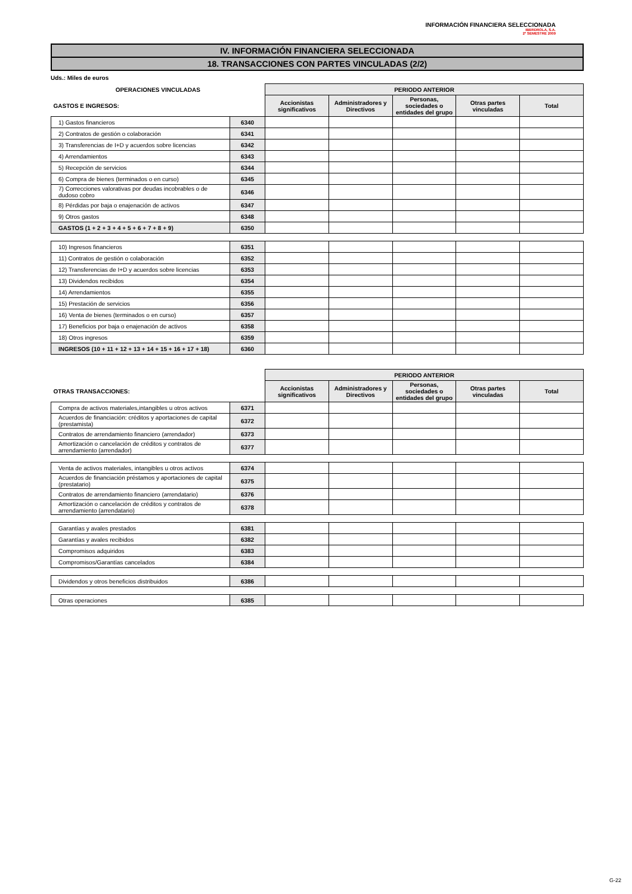INFORMACIÓN FINANCIERA SELECCIONADA
IBERDROLA, S.A.
2º SEMESTRE 2009
IV. INFORMACIÓN FINANCIERA SELECCIONADA
18. TRANSACCIONES CON PARTES VINCULADAS (2/2)
Uds.: Miles de euros
| OPERACIONES VINCULADAS | | PERIODO ANTERIOR | | | | |
| GASTOS E INGRESOS: | | Accionistas significativos | Administradores y Directivos | Personas, sociedades o entidades del grupo | Otras partes vinculadas | Total |
| 1) Gastos financieros | 6340 | | | | | |
| 2) Contratos de gestión o colaboración | 6341 | | | | | |
| 3) Transferencias de I+D y acuerdos sobre licencias | 6342 | | | | | |
| 4) Arrendamientos | 6343 | | | | | |
| 5) Recepción de servicios | 6344 | | | | | |
| 6) Compra de bienes (terminados o en curso) | 6345 | | | | | |
| 7) Correcciones valorativas por deudas incobrables o de dudoso cobro | 6346 | | | | | |
| 8) Pérdidas por baja o enajenación de activos | 6347 | | | | | |
| 9) Otros gastos | 6348 | | | | | |
| GASTOS (1 + 2 + 3 + 4 + 5 + 6 + 7 + 8 + 9) | 6350 | | | | | |
| 10) Ingresos financieros | 6351 | | | | | |
| 11) Contratos de gestión o colaboración | 6352 | | | | | |
| 12) Transferencias de I+D y acuerdos sobre licencias | 6353 | | | | | |
| 13) Dividendos recibidos | 6354 | | | | | |
| 14) Arrendamientos | 6355 | | | | | |
| 15) Prestación de servicios | 6356 | | | | | |
| 16) Venta de bienes (terminados o en curso) | 6357 | | | | | |
| 17) Beneficios por baja o enajenación de activos | 6358 | | | | | |
| 18) Otros ingresos | 6359 | | | | | |
| INGRESOS (10 + 11 + 12 + 13 + 14 + 15 + 16 + 17 + 18) | 6360 | | | | | |
| | | PERIODO ANTERIOR | | | | |
| OTRAS TRANSACCIONES: | | Accionistas significativos | Administradores y Directivos | Personas, sociedades o entidades del grupo | Otras partes vinculadas | Total |
| Compra de activos materiales,intangibles u otros activos | 6371 | | | | | |
| Acuerdos de financiación: créditos y aportaciones de capital (prestamista) | 6372 | | | | | |
| Contratos de arrendamiento financiero (arrendador) | 6373 | | | | | |
| Amortización o cancelación de créditos y contratos de arrendamiento (arrendador) | 6377 | | | | | |
| Venta de activos materiales, intangibles u otros activos | 6374 | | | | | |
| Acuerdos de financiación préstamos y aportaciones de capital (prestatario) | 6375 | | | | | |
| Contratos de arrendamiento financiero (arrendatario) | 6376 | | | | | |
| Amortización o cancelación de créditos y contratos de arrendamiento (arrendatario) | 6378 | | | | | |
| Garantías y avales prestados | 6381 | | | | | |
| Garantías y avales recibidos | 6382 | | | | | |
| Compromisos adquiridos | 6383 | | | | | |
| Compromisos/Garantías cancelados | 6384 | | | | | |
| Dividendos y otros beneficios distribuidos | 6386 | | | | | |
| Otras operaciones | 6385 | | | | | |
G-22